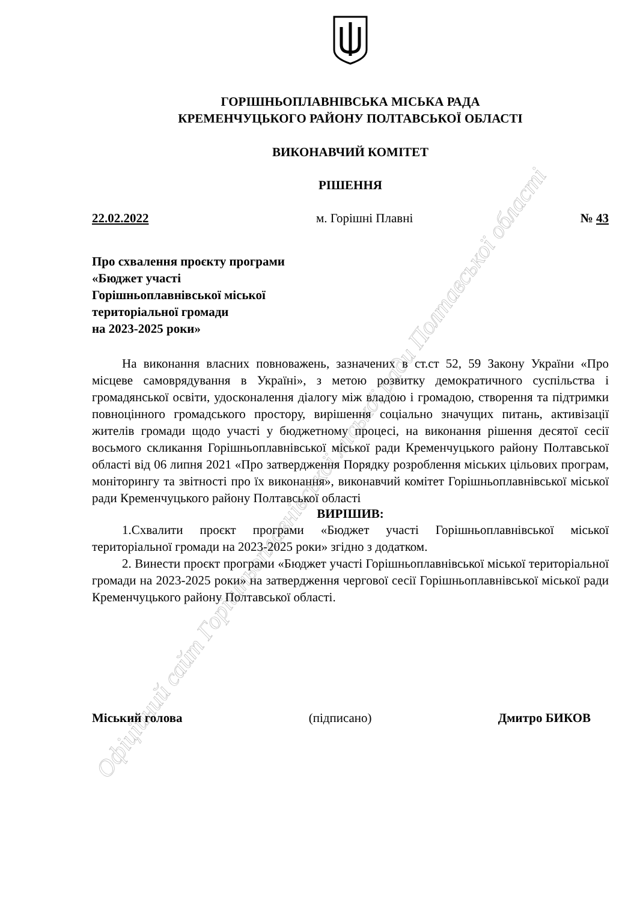Офіційний сайт Горішньоплавнівської міської ради Полтавської області
ГОРІШНЬОПЛАВНІВСЬКА МІСЬКА РАДА
КРЕМЕНЧУЦЬКОГО РАЙОНУ ПОЛТАВСЬКОЇ ОБЛАСТІ
ВИКОНАВЧИЙ КОМІТЕТ
РІШЕННЯ
22.02.2022 м. Горішні Плавні № 43
Про схвалення проєкту програми
«Бюджет участі
Горішньоплавнівської міської
територіальної громади
на 2023-2025 роки»
На виконання власних повноважень, зазначених в ст.ст 52, 59 Закону України «Про місцеве самоврядування в Україні», з метою розвитку демократичного суспільства і громадянської освіти, удосконалення діалогу між владою і громадою, створення та підтримки повноцінного громадського простору, вирішення соціально значущих питань, активізації жителів громади щодо участі у бюджетному процесі, на виконання рішення десятої сесії восьмого скликання Горішньоплавнівської міської ради Кременчуцького району Полтавської області від 06 липня 2021 «Про затвердження Порядку розроблення міських цільових програм, моніторингу та звітності про їх виконання», виконавчий комітет Горішньоплавнівської міської ради Кременчуцького району Полтавської області
ВИРІШИВ:
1.Схвалити проєкт програми «Бюджет участі Горішньоплавнівської міської територіальної громади на 2023-2025 роки» згідно з додатком.
2. Винести проєкт програми «Бюджет участі Горішньоплавнівської міської територіальної громади на 2023-2025 роки» на затвердження чергової сесії Горішньоплавнівської міської ради Кременчуцького району Полтавської області.
Міський голова (підписано) Дмитро БИКОВ